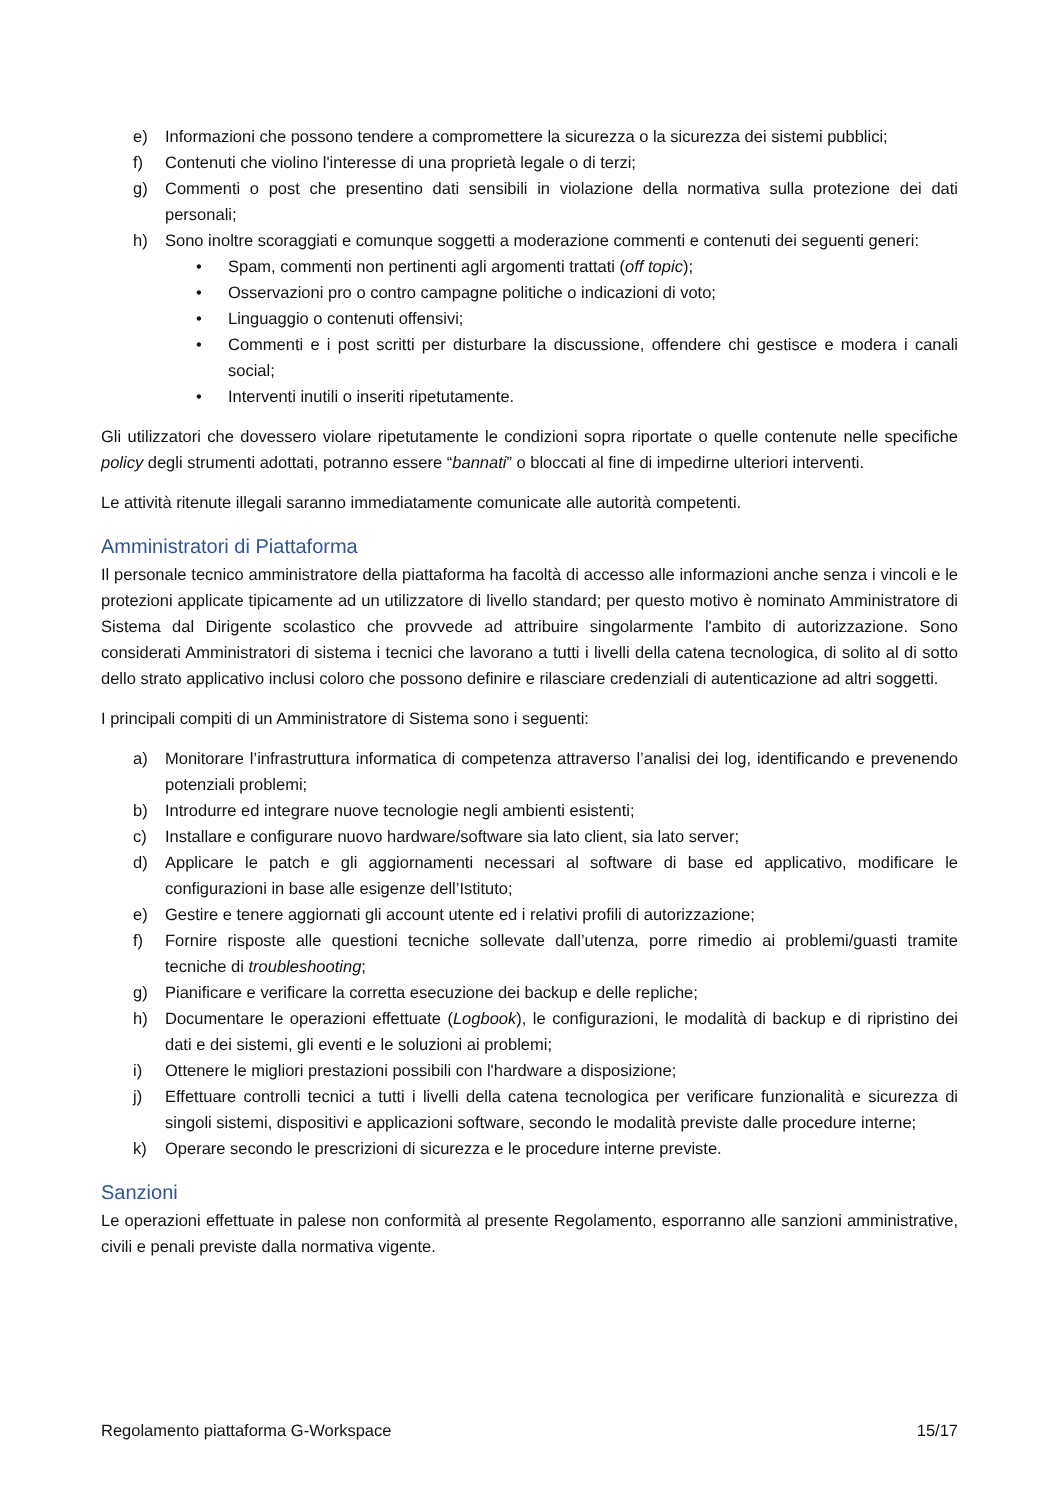e) Informazioni che possono tendere a compromettere la sicurezza o la sicurezza dei sistemi pubblici;
f) Contenuti che violino l'interesse di una proprietà legale o di terzi;
g) Commenti o post che presentino dati sensibili in violazione della normativa sulla protezione dei dati personali;
h) Sono inoltre scoraggiati e comunque soggetti a moderazione commenti e contenuti dei seguenti generi:
• Spam, commenti non pertinenti agli argomenti trattati (off topic);
• Osservazioni pro o contro campagne politiche o indicazioni di voto;
• Linguaggio o contenuti offensivi;
• Commenti e i post scritti per disturbare la discussione, offendere chi gestisce e modera i canali social;
• Interventi inutili o inseriti ripetutamente.
Gli utilizzatori che dovessero violare ripetutamente le condizioni sopra riportate o quelle contenute nelle specifiche policy degli strumenti adottati, potranno essere “bannati” o bloccati al fine di impedirne ulteriori interventi.
Le attività ritenute illegali saranno immediatamente comunicate alle autorità competenti.
Amministratori di Piattaforma
Il personale tecnico amministratore della piattaforma ha facoltà di accesso alle informazioni anche senza i vincoli e le protezioni applicate tipicamente ad un utilizzatore di livello standard; per questo motivo è nominato Amministratore di Sistema dal Dirigente scolastico che provvede ad attribuire singolarmente l'ambito di autorizzazione. Sono considerati Amministratori di sistema i tecnici che lavorano a tutti i livelli della catena tecnologica, di solito al di sotto dello strato applicativo inclusi coloro che possono definire e rilasciare credenziali di autenticazione ad altri soggetti.
I principali compiti di un Amministratore di Sistema sono i seguenti:
a) Monitorare l’infrastruttura informatica di competenza attraverso l’analisi dei log, identificando e prevenendo potenziali problemi;
b) Introdurre ed integrare nuove tecnologie negli ambienti esistenti;
c) Installare e configurare nuovo hardware/software sia lato client, sia lato server;
d) Applicare le patch e gli aggiornamenti necessari al software di base ed applicativo, modificare le configurazioni in base alle esigenze dell’Istituto;
e) Gestire e tenere aggiornati gli account utente ed i relativi profili di autorizzazione;
f) Fornire risposte alle questioni tecniche sollevate dall’utenza, porre rimedio ai problemi/guasti tramite tecniche di troubleshooting;
g) Pianificare e verificare la corretta esecuzione dei backup e delle repliche;
h) Documentare le operazioni effettuate (Logbook), le configurazioni, le modalità di backup e di ripristino dei dati e dei sistemi, gli eventi e le soluzioni ai problemi;
i) Ottenere le migliori prestazioni possibili con l'hardware a disposizione;
j) Effettuare controlli tecnici a tutti i livelli della catena tecnologica per verificare funzionalità e sicurezza di singoli sistemi, dispositivi e applicazioni software, secondo le modalità previste dalle procedure interne;
k) Operare secondo le prescrizioni di sicurezza e le procedure interne previste.
Sanzioni
Le operazioni effettuate in palese non conformità al presente Regolamento, esporranno alle sanzioni amministrative, civili e penali previste dalla normativa vigente.
Regolamento piattaforma G-Workspace 15/17